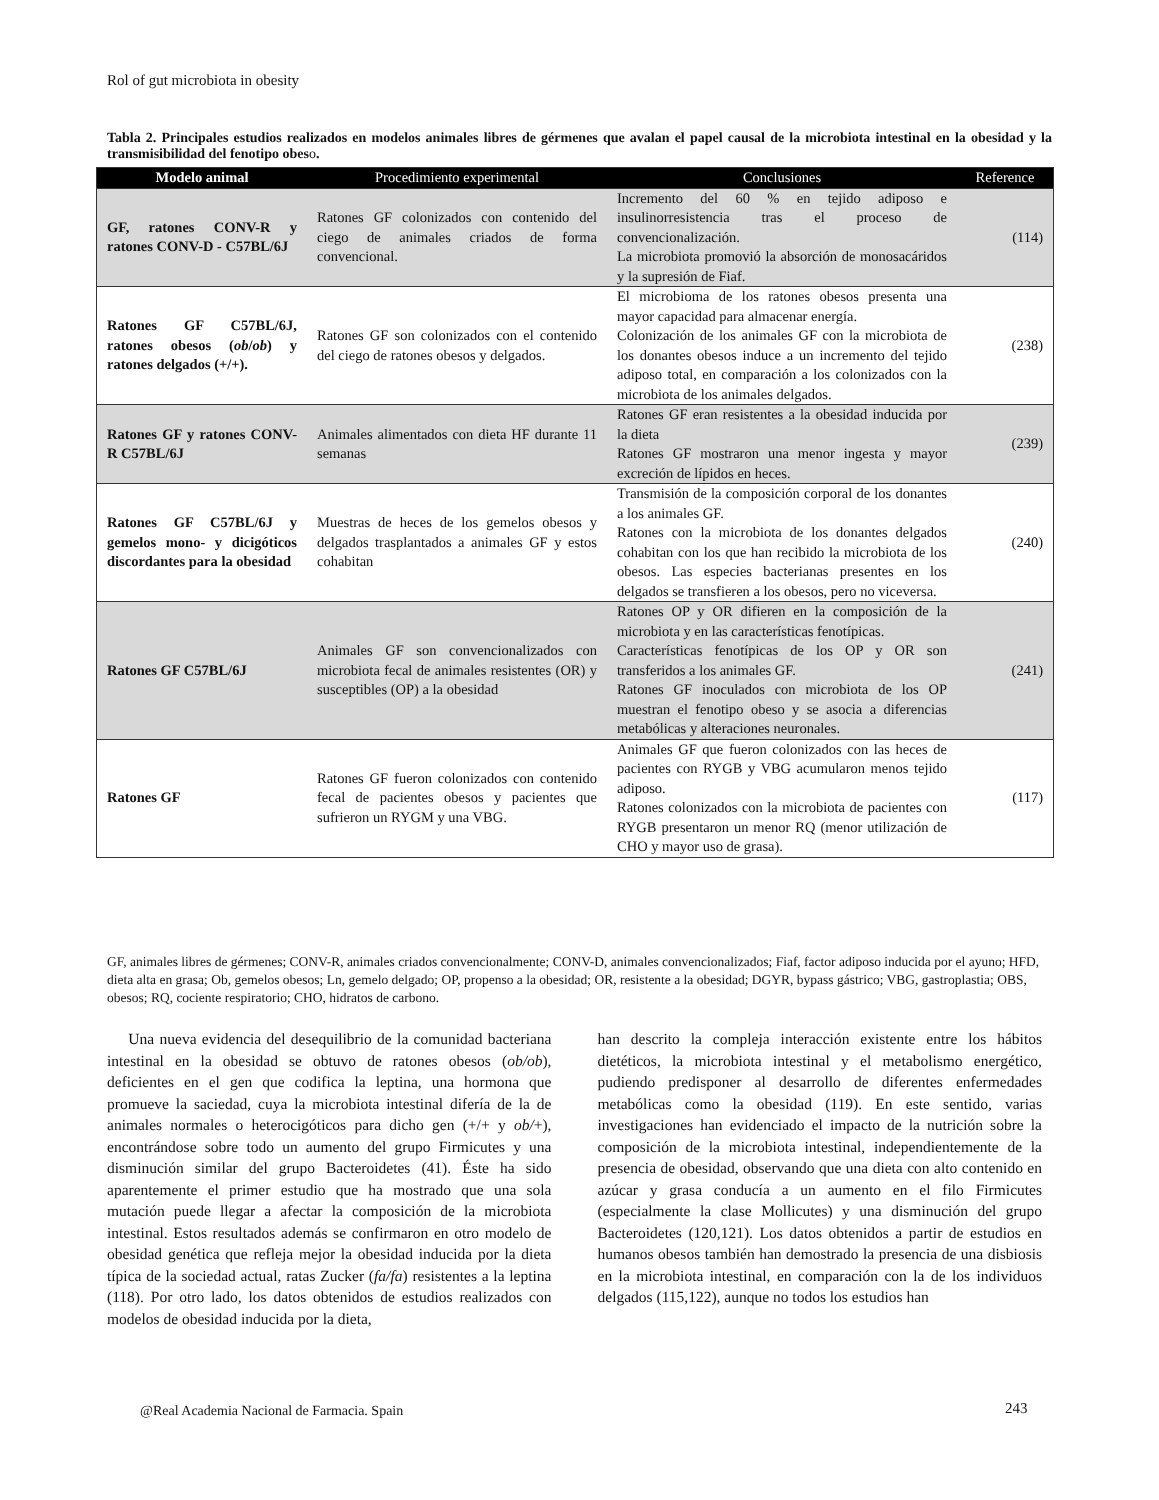Rol of gut microbiota in obesity
Tabla 2. Principales estudios realizados en modelos animales libres de gérmenes que avalan el papel causal de la microbiota intestinal en la obesidad y la transmisibilidad del fenotipo obeso.
| Modelo animal | Procedimiento experimental | Conclusiones | Reference |
| --- | --- | --- | --- |
| GF, ratones CONV-R y ratones CONV-D - C57BL/6J | Ratones GF colonizados con contenido del ciego de animales criados de forma convencional. | Incremento del 60 % en tejido adiposo e insulinorresistencia tras el proceso de convencionalización. La microbiota promovió la absorción de monosacáridos y la supresión de Fiaf. | (114) |
| Ratones GF C57BL/6J, ratones obesos ( ob / ob ) y ratones delgados (+/+). | Ratones GF son colonizados con el contenido del ciego de ratones obesos y delgados. | El microbioma de los ratones obesos presenta una mayor capacidad para almacenar energía. Colonización de los animales GF con la microbiota de los donantes obesos induce a un incremento del tejido adiposo total, en comparación a los colonizados con la microbiota de los animales delgados. | (238) |
| Ratones GF y ratones CONV-R C57BL/6J | Animales alimentados con dieta HF durante 11 semanas | Ratones GF eran resistentes a la obesidad inducida por la dieta Ratones GF mostraron una menor ingesta y mayor excreción de lípidos en heces. | (239) |
| Ratones GF C57BL/6J y gemelos mono- y dicigóticos discordantes para la obesidad | Muestras de heces de los gemelos obesos y delgados trasplantados a animales GF y estos cohabitan | Transmisión de la composición corporal de los donantes a los animales GF. Ratones con la microbiota de los donantes delgados cohabitan con los que han recibido la microbiota de los obesos. Las especies bacterianas presentes en los delgados se transfieren a los obesos, pero no viceversa. | (240) |
| Ratones GF C57BL/6J | Animales GF son convencionalizados con microbiota fecal de animales resistentes (OR) y susceptibles (OP) a la obesidad | Ratones OP y OR difieren en la composición de la microbiota y en las características fenotípicas. Características fenotípicas de los OP y OR son transferidos a los animales GF. Ratones GF inoculados con microbiota de los OP muestran el fenotipo obeso y se asocia a diferencias metabólicas y alteraciones neuronales. | (241) |
| Ratones GF | Ratones GF fueron colonizados con contenido fecal de pacientes obesos y pacientes que sufrieron un RYGM y una VBG. | Animales GF que fueron colonizados con las heces de pacientes con RYGB y VBG acumularon menos tejido adiposo. Ratones colonizados con la microbiota de pacientes con RYGB presentaron un menor RQ (menor utilización de CHO y mayor uso de grasa). | (117) |
GF, animales libres de gérmenes; CONV-R, animales criados convencionalmente; CONV-D, animales convencionalizados; Fiaf, factor adiposo inducida por el ayuno; HFD, dieta alta en grasa; Ob, gemelos obesos; Ln, gemelo delgado; OP, propenso a la obesidad; OR, resistente a la obesidad; DGYR, bypass gástrico; VBG, gastroplastia; OBS, obesos; RQ, cociente respiratorio; CHO, hidratos de carbono.
Una nueva evidencia del desequilibrio de la comunidad bacteriana intestinal en la obesidad se obtuvo de ratones obesos (ob/ob), deficientes en el gen que codifica la leptina, una hormona que promueve la saciedad, cuya la microbiota intestinal difería de la de animales normales o heterocigóticos para dicho gen (+/+ y ob/+), encontrándose sobre todo un aumento del grupo Firmicutes y una disminución similar del grupo Bacteroidetes (41). Éste ha sido aparentemente el primer estudio que ha mostrado que una sola mutación puede llegar a afectar la composición de la microbiota intestinal. Estos resultados además se confirmaron en otro modelo de obesidad genética que refleja mejor la obesidad inducida por la dieta típica de la sociedad actual, ratas Zucker (fa/fa) resistentes a la leptina (118). Por otro lado, los datos obtenidos de estudios realizados con modelos de obesidad inducida por la dieta,
han descrito la compleja interacción existente entre los hábitos dietéticos, la microbiota intestinal y el metabolismo energético, pudiendo predisponer al desarrollo de diferentes enfermedades metabólicas como la obesidad (119). En este sentido, varias investigaciones han evidenciado el impacto de la nutrición sobre la composición de la microbiota intestinal, independientemente de la presencia de obesidad, observando que una dieta con alto contenido en azúcar y grasa conducía a un aumento en el filo Firmicutes (especialmente la clase Mollicutes) y una disminución del grupo Bacteroidetes (120,121). Los datos obtenidos a partir de estudios en humanos obesos también han demostrado la presencia de una disbiosis en la microbiota intestinal, en comparación con la de los individuos delgados (115,122), aunque no todos los estudios han
@Real Academia Nacional de Farmacia. Spain
243